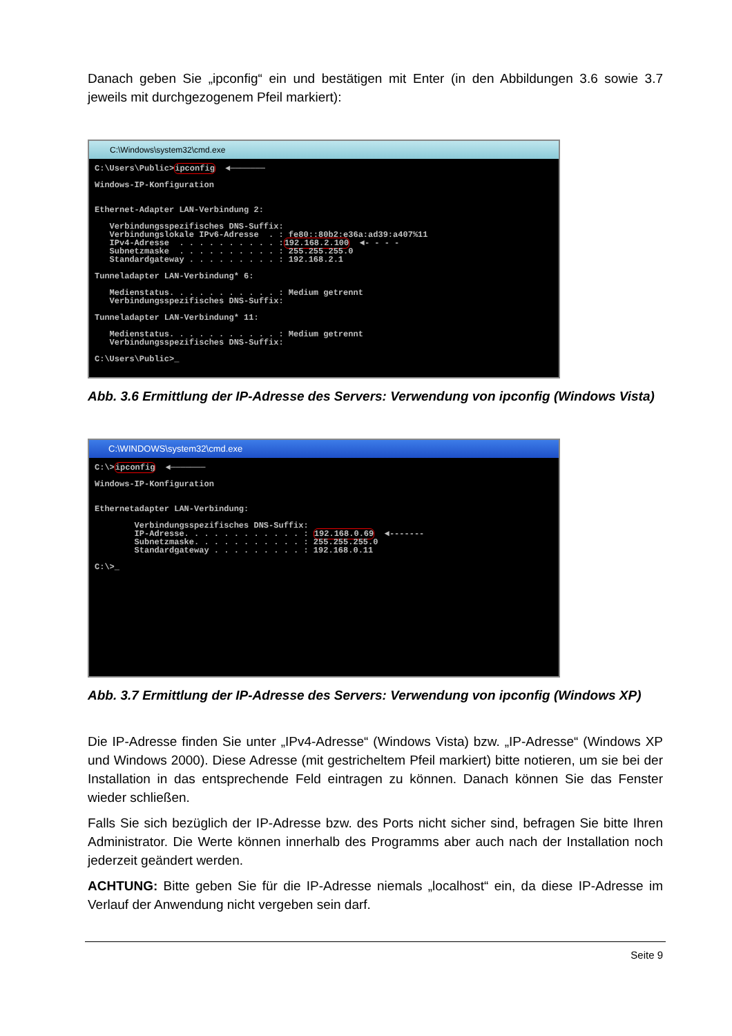Danach geben Sie „ipconfig“ ein und bestätigen mit Enter (in den Abbildungen 3.6 sowie 3.7 jeweils mit durchgezogenem Pfeil markiert):
C:\Windows\system32\cmd.exe
C:\Users\Public>ipconfig  ◄───────

Windows-IP-Konfiguration


Ethernet-Adapter LAN-Verbindung 2:

   Verbindungsspezifisches DNS-Suffix:
   Verbindungslokale IPv6-Adresse  . : fe80::80b2:e36a:ad39:a407%11
   IPv4-Adresse  . . . . . . . . . . :192.168.2.100  ◄- - - -
   Subnetzmaske  . . . . . . . . . . : 255.255.255.0
   Standardgateway . . . . . . . . . : 192.168.2.1

Tunneladapter LAN-Verbindung* 6:

   Medienstatus. . . . . . . . . . . : Medium getrennt
   Verbindungsspezifisches DNS-Suffix:

Tunneladapter LAN-Verbindung* 11:

   Medienstatus. . . . . . . . . . . : Medium getrennt
   Verbindungsspezifisches DNS-Suffix:

C:\Users\Public>_
Abb. 3.6 Ermittlung der IP-Adresse des Servers: Verwendung von ipconfig (Windows Vista)
C:\WINDOWS\system32\cmd.exe
C:\>ipconfig  ◄───────

Windows-IP-Konfiguration


Ethernetadapter LAN-Verbindung:

        Verbindungsspezifisches DNS-Suffix:
        IP-Adresse. . . . . . . . . . . . : 192.168.0.69  ◄-------
        Subnetzmaske. . . . . . . . . . . : 255.255.255.0
        Standardgateway . . . . . . . . . : 192.168.0.11

C:\>_
Abb. 3.7 Ermittlung der IP-Adresse des Servers: Verwendung von ipconfig (Windows XP)
Die IP-Adresse finden Sie unter „IPv4-Adresse“ (Windows Vista) bzw. „IP-Adresse“ (Windows XP und Windows 2000). Diese Adresse (mit gestricheltem Pfeil markiert) bitte notieren, um sie bei der Installation in das entsprechende Feld eintragen zu können. Danach können Sie das Fenster wieder schließen.
Falls Sie sich bezüglich der IP-Adresse bzw. des Ports nicht sicher sind, befragen Sie bitte Ihren Administrator. Die Werte können innerhalb des Programms aber auch nach der Installation noch jederzeit geändert werden.
ACHTUNG: Bitte geben Sie für die IP-Adresse niemals „localhost“ ein, da diese IP-Adresse im Verlauf der Anwendung nicht vergeben sein darf.
Seite 9